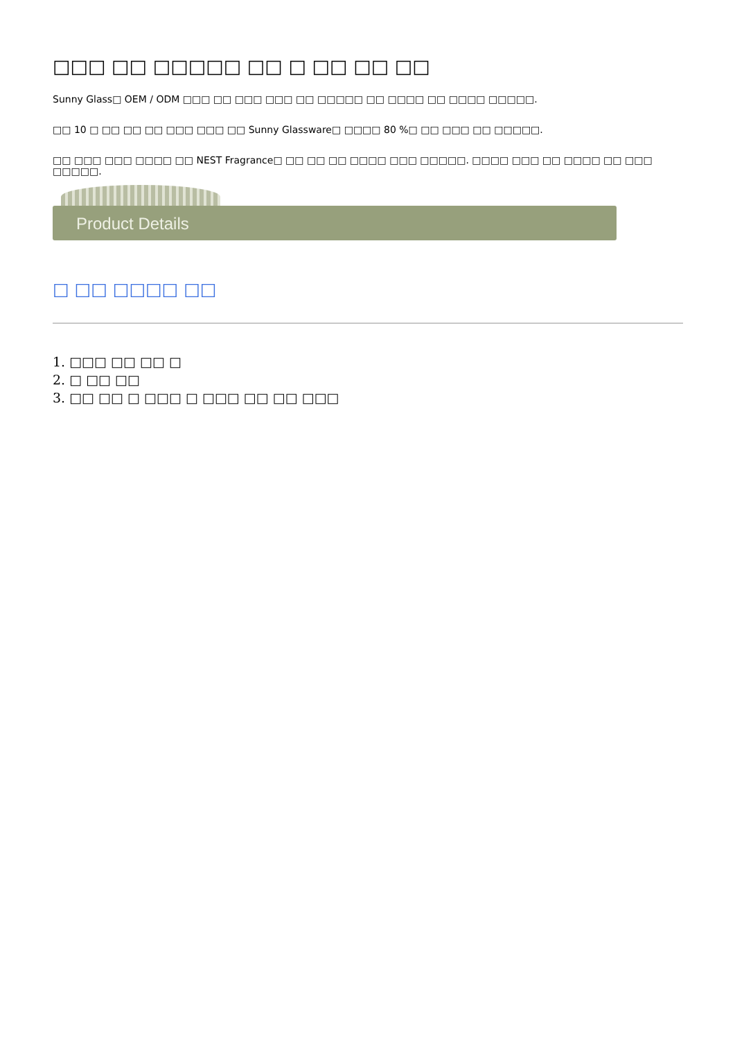□□□ □□ □□□□□ □□ □ □□ □□ □□
Sunny Glass□ OEM / ODM □□□ □□ □□□ □□□ □□ □□□□□ □□ □□□□ □□ □□□□ □□□□□.
□□ 10 □ □□ □□ □□ □□□ □□□ □□ Sunny Glassware□ □□□□ 80 %□ □□ □□□ □□ □□□□□.
□□ □□□ □□□ □□□□ □□ NEST Fragrance□ □□ □□ □□ □□□□ □□□ □□□□□. □□□□ □□□ □□ □□□□ □□ □□□ □□□□□.
Product Details
□ □□ □□□□ □□
1. □□□ □□ □□ □
2. □ □□ □□
3. □□ □□ □ □□□ □ □□□ □□ □□ □□□